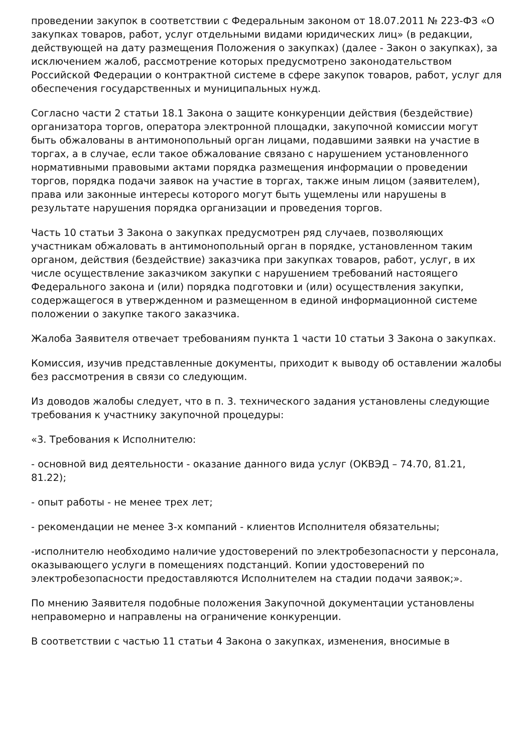проведении закупок в соответствии с Федеральным законом от 18.07.2011 № 223-ФЗ «О закупках товаров, работ, услуг отдельными видами юридических лиц» (в редакции, действующей на дату размещения Положения о закупках) (далее - Закон о закупках), за исключением жалоб, рассмотрение которых предусмотрено законодательством Российской Федерации о контрактной системе в сфере закупок товаров, работ, услуг для обеспечения государственных и муниципальных нужд.
Согласно части 2 статьи 18.1 Закона о защите конкуренции действия (бездействие) организатора торгов, оператора электронной площадки, закупочной комиссии могут быть обжалованы в антимонопольный орган лицами, подавшими заявки на участие в торгах, а в случае, если такое обжалование связано с нарушением установленного нормативными правовыми актами порядка размещения информации о проведении торгов, порядка подачи заявок на участие в торгах, также иным лицом (заявителем), права или законные интересы которого могут быть ущемлены или нарушены в результате нарушения порядка организации и проведения торгов.
Часть 10 статьи 3 Закона о закупках предусмотрен ряд случаев, позволяющих участникам обжаловать в антимонопольный орган в порядке, установленном таким органом, действия (бездействие) заказчика при закупках товаров, работ, услуг, в их числе осуществление заказчиком закупки с нарушением требований настоящего Федерального закона и (или) порядка подготовки и (или) осуществления закупки, содержащегося в утвержденном и размещенном в единой информационной системе положении о закупке такого заказчика.
Жалоба Заявителя отвечает требованиям пункта 1 части 10 статьи 3 Закона о закупках.
Комиссия, изучив представленные документы, приходит к выводу об оставлении жалобы без рассмотрения в связи со следующим.
Из доводов жалобы следует, что в п. 3. технического задания установлены следующие требования к участнику закупочной процедуры:
«3. Требования к Исполнителю:
- основной вид деятельности - оказание данного вида услуг (ОКВЭД – 74.70, 81.21, 81.22);
- опыт работы - не менее трех лет;
- рекомендации не менее 3-х компаний - клиентов Исполнителя обязательны;
-исполнителю необходимо наличие удостоверений по электробезопасности у персонала, оказывающего услуги в помещениях подстанций. Копии удостоверений по электробезопасности предоставляются Исполнителем на стадии подачи заявок;».
По мнению Заявителя подобные положения Закупочной документации установлены неправомерно и направлены на ограничение конкуренции.
В соответствии с частью 11 статьи 4 Закона о закупках, изменения, вносимые в